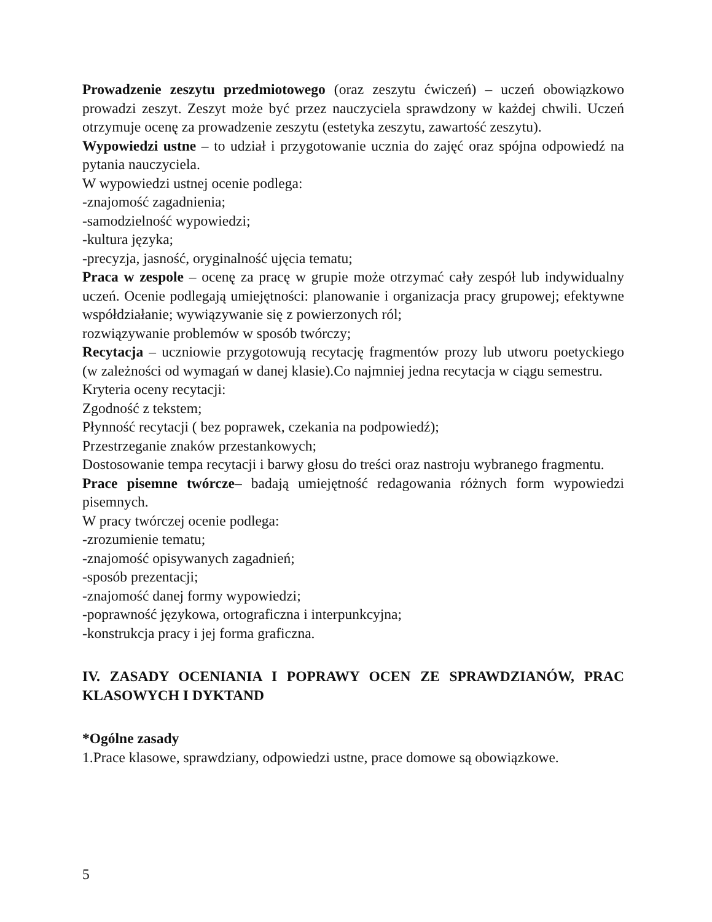Prowadzenie zeszytu przedmiotowego (oraz zeszytu ćwiczeń) – uczeń obowiązkowo prowadzi zeszyt. Zeszyt może być przez nauczyciela sprawdzony w każdej chwili. Uczeń otrzymuje ocenę za prowadzenie zeszytu (estetyka zeszytu, zawartość zeszytu).
Wypowiedzi ustne – to udział i przygotowanie ucznia do zajęć oraz spójna odpowiedź na pytania nauczyciela.
W wypowiedzi ustnej ocenie podlega:
-znajomość zagadnienia;
-samodzielność wypowiedzi;
-kultura języka;
-precyzja, jasność, oryginalność ujęcia tematu;
Praca w zespole – ocenę za pracę w grupie może otrzymać cały zespół lub indywidualny uczeń. Ocenie podlegają umiejętności: planowanie i organizacja pracy grupowej; efektywne współdziałanie; wywiązywanie się z powierzonych ról;
rozwiązywanie problemów w sposób twórczy;
Recytacja – uczniowie przygotowują recytację fragmentów prozy lub utworu poetyckiego (w zależności od wymagań w danej klasie).Co najmniej jedna recytacja w ciągu semestru.
Kryteria oceny recytacji:
Zgodność z tekstem;
Płynność recytacji ( bez poprawek, czekania na podpowiedź);
Przestrzeganie znaków przestankowych;
Dostosowanie tempa recytacji i barwy głosu do treści oraz nastroju wybranego fragmentu.
Prace pisemne twórcze– badają umiejętność redagowania różnych form wypowiedzi pisemnych.
W pracy twórczej ocenie podlega:
-zrozumienie tematu;
-znajomość opisywanych zagadnień;
-sposób prezentacji;
-znajomość danej formy wypowiedzi;
-poprawność językowa, ortograficzna i interpunkcyjna;
-konstrukcja pracy i jej forma graficzna.
IV. ZASADY OCENIANIA I POPRAWY OCEN ZE SPRAWDZIANÓW, PRAC KLASOWYCH I DYKTAND
*Ogólne zasady
1.Prace klasowe, sprawdziany, odpowiedzi ustne, prace domowe są obowiązkowe.
5